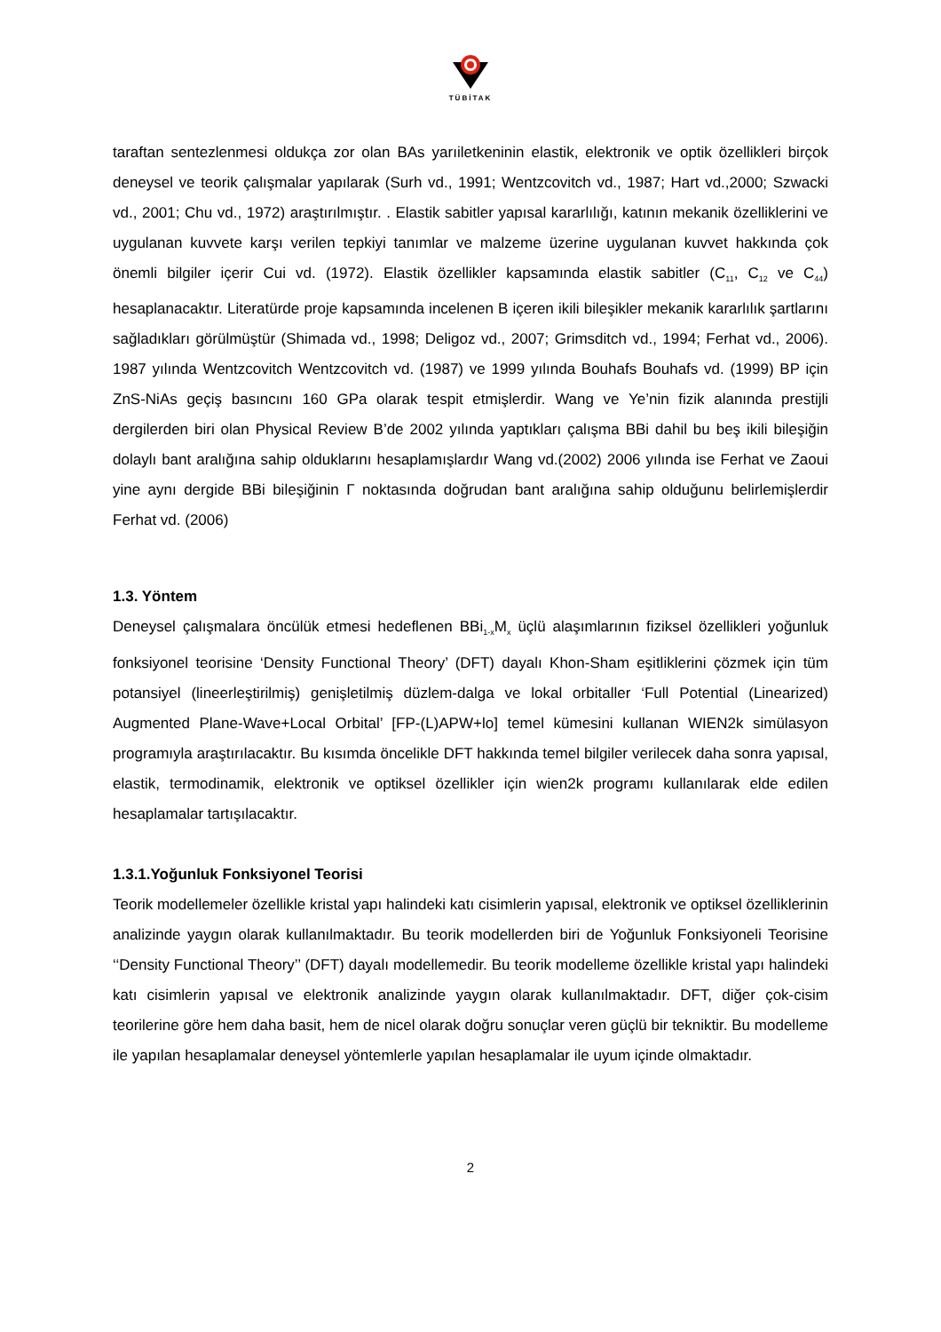TÜBİTAK
taraftan sentezlenmesi oldukça zor olan BAs yarıiletkeninin elastik, elektronik ve optik özellikleri birçok deneysel ve teorik çalışmalar yapılarak (Surh vd., 1991; Wentzcovitch vd., 1987; Hart vd.,2000; Szwacki vd., 2001; Chu vd., 1972) araştırılmıştır. . Elastik sabitler yapısal kararlılığı, katının mekanik özelliklerini ve uygulanan kuvvete karşı verilen tepkiyi tanımlar ve malzeme üzerine uygulanan kuvvet hakkında çok önemli bilgiler içerir Cui vd. (1972). Elastik özellikler kapsamında elastik sabitler (C<sub>11</sub>, C<sub>12</sub> ve C<sub>44</sub>) hesaplanacaktır. Literatürde proje kapsamında incelenen B içeren ikili bileşikler mekanik kararlılık şartlarını sağladıkları görülmüştür (Shimada vd., 1998; Deligoz vd., 2007; Grimsditch vd., 1994; Ferhat vd., 2006). 1987 yılında Wentzcovitch Wentzcovitch vd. (1987) ve 1999 yılında Bouhafs Bouhafs vd. (1999) BP için ZnS-NiAs geçiş basıncını 160 GPa olarak tespit etmişlerdir. Wang ve Ye’nin fizik alanında prestijli dergilerden biri olan Physical Review B’de 2002 yılında yaptıkları çalışma BBi dahil bu beş ikili bileşiğin dolaylı bant aralığına sahip olduklarını hesaplamışlardır Wang vd.(2002) 2006 yılında ise Ferhat ve Zaoui yine aynı dergide BBi bileşiğinin Γ noktasında doğrudan bant aralığına sahip olduğunu belirlemişlerdir Ferhat vd. (2006)
1.3. Yöntem
Deneysel çalışmalara öncülük etmesi hedeflenen BBi<sub>1-x</sub>M<sub>x</sub> üçlü alaşımlarının fiziksel özellikleri yoğunluk fonksiyonel teorisine ‘Density Functional Theory’ (DFT) dayalı Khon-Sham eşitliklerini çözmek için tüm potansiyel (lineerleştirilmiş) genişletilmiş düzlem-dalga ve lokal orbitaller ‘Full Potential (Linearized) Augmented Plane-Wave+Local Orbital’ [FP-(L)APW+lo] temel kümesini kullanan WIEN2k simülasyon programıyla araştırılacaktır. Bu kısımda öncelikle DFT hakkında temel bilgiler verilecek daha sonra yapısal, elastik, termodinamik, elektronik ve optiksel özellikler için wien2k programı kullanılarak elde edilen hesaplamalar tartışılacaktır.
1.3.1.Yoğunluk Fonksiyonel Teorisi
Teorik modellemeler özellikle kristal yapı halindeki katı cisimlerin yapısal, elektronik ve optiksel özelliklerinin analizinde yaygın olarak kullanılmaktadır. Bu teorik modellerden biri de Yoğunluk Fonksiyoneli Teorisine ‘‘Density Functional Theory’’ (DFT) dayalı modellemedir. Bu teorik modelleme özellikle kristal yapı halindeki katı cisimlerin yapısal ve elektronik analizinde yaygın olarak kullanılmaktadır. DFT, diğer çok-cisim teorilerine göre hem daha basit, hem de nicel olarak doğru sonuçlar veren güçlü bir tekniktir. Bu modelleme ile yapılan hesaplamalar deneysel yöntemlerle yapılan hesaplamalar ile uyum içinde olmaktadır.
2